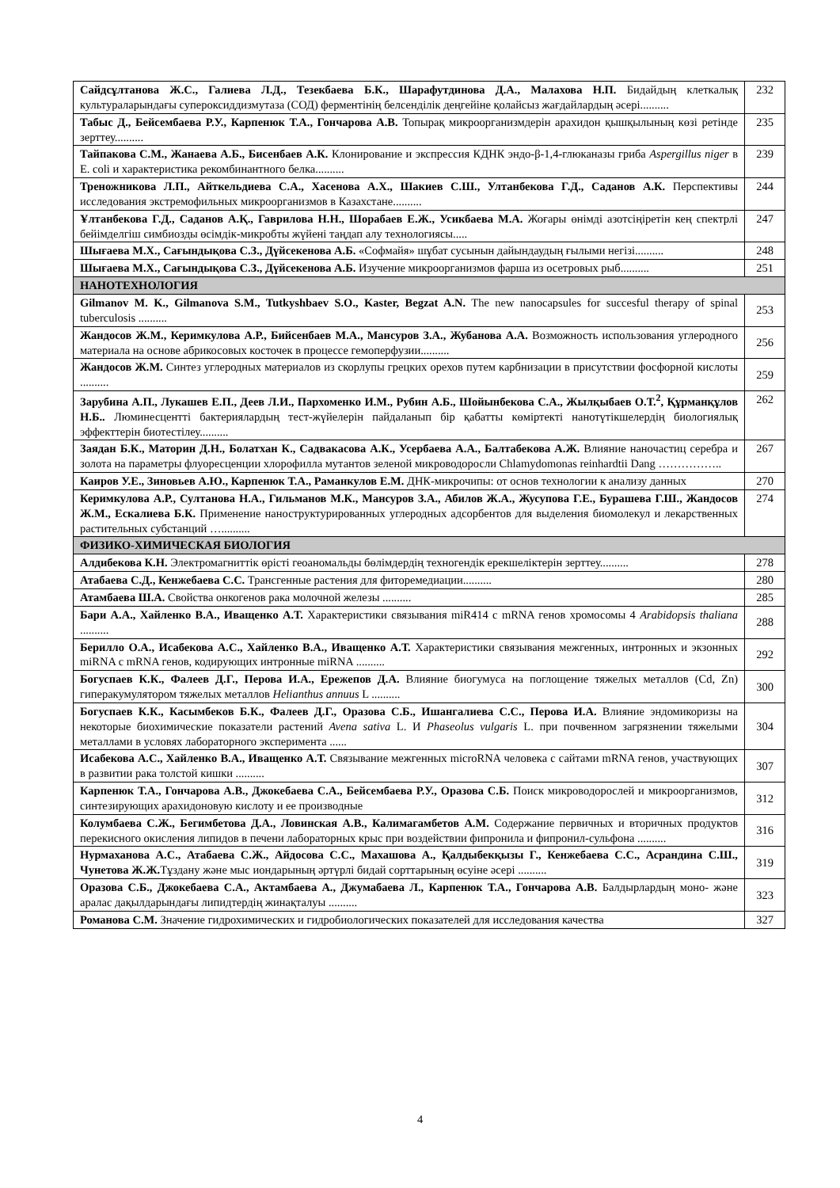| Сайдсұлтанова Ж.С., Галиева Л.Д., Тезекбаева Б.К., Шарафутдинова Д.А., Малахова Н.П. Бидайдың клеткалық культураларындағы супероксиддизмутаза (СОД) ферментінің белсенділік деңгейіне қолайсыз жағдайлардың әсері.......... | 232 |
| Табыс Д., Бейсембаева Р.У., Карпенюк Т.А., Гончарова А.В. Топырақ микроорганизмдерін арахидон қышқылының көзі ретінде зерттеу.......... | 235 |
| Тайпакова С.М., Жанаева А.Б., Бисенбаев А.К. Клонирование и экспрессия КДНК эндо-β-1,4-глюканазы гриба Aspergillus niger в E. coli и характеристика рекомбинантного белка.......... | 239 |
| Треножникова Л.П., Айткельдиева С.А., Хасенова А.Х., Шакиев С.Ш., Ултанбекова Г.Д., Саданов А.К. Перспективы исследования экстремофильных микроорганизмов в Казахстане.......... | 244 |
| Ұлтанбекова Г.Д., Саданов А.Қ., Гаврилова Н.Н., Шорабаев Е.Ж., Усикбаева М.А. Жоғары өнімді азотсіңіретін кең спектрлі бейімделгіш симбиозды өсімдік-микробты жүйені таңдап алу технологиясы..... | 247 |
| Шығаева М.Х., Сағындықова С.З., Дүйсекенова А.Б. «Софмайя» шұбат сусынын дайындаудың ғылыми негізі.......... | 248 |
| Шығаева М.Х., Сағындықова С.З., Дүйсекенова А.Б. Изучение микроорганизмов фарша из осетровых рыб.......... | 251 |
| НАНОТЕХНОЛОГИЯ | |
| Gilmanov M. K., Gilmanova S.M., Tutkyshbaev S.O., Kaster, Begzat A.N. The new nanocapsules for succesful therapy of spinal tuberculosis .......... | 253 |
| Жандосов Ж.М., Керимкулова А.Р., Бийсенбаев М.А., Мансуров З.А., Жубанова А.А. Возможность использования углеродного материала на основе абрикосовых косточек в процессе гемоперфузии.......... | 256 |
| Жандосов Ж.М. Синтез углеродных материалов из скорлупы грецких орехов путем карбнизации в присутствии фосфорной кислоты .......... | 259 |
| Зарубина А.П., Лукашев Е.П., Деев Л.И., Пархоменко И.М., Рубин А.Б., Шойынбекова С.А., Жылқыбаев О.Т.<sup>2</sup>, Құрманқұлов Н.Б.. Люминесцентті бактериялардың тест-жүйелерін пайдаланып бір қабатты көміртекті нанотүтікшелердің биологиялық эффекттерін биотестілеу.......... | 262 |
| Заядан Б.К., Маторин Д.Н., Болатхан К., Садвакасова А.К., Усербаева А.А., Балтабекова А.Ж. Влияние наночастиц серебра и золота на параметры флуоресценции хлорофилла мутантов зеленой микроводоросли Chlamydomonas reinhardtii Dang …………….. | 267 |
| Каиров У.Е., Зиновьев А.Ю., Карпенюк Т.А., Раманкулов Е.М. ДНК-микрочипы: от основ технологии к анализу данных | 270 |
| Керимкулова А.Р., Султанова Н.А., Гильманов М.К., Мансуров З.А., Абилов Ж.А., Жусупова Г.Е., Бурашева Г.Ш., Жандосов Ж.М., Ескалиева Б.К. Применение наноструктурированных углеродных адсорбентов для выделения биомолекул и лекарственных растительных субстанций ….......... | 274 |
| ФИЗИКО-ХИМИЧЕСКАЯ БИОЛОГИЯ | |
| Алдибекова К.Н. Электромагниттік өрісті геоаномальды бөлімдердің техногендік ерекшеліктерін зерттеу.......... | 278 |
| Атабаева С.Д., Кенжебаева С.С. Трансгенные растения для фиторемедиации.......... | 280 |
| Атамбаева Ш.А. Свойства онкогенов рака молочной железы .......... | 285 |
| Бари А.А., Хайленко В.А., Иващенко А.Т. Характеристики связывания miR414 с mRNA генов хромосомы 4 Arabidopsis thaliana .......... | 288 |
| Берилло О.А., Исабекова А.С., Хайленко В.А., Иващенко А.Т. Характеристики связывания межгенных, интронных и экзонных miRNA с mRNA генов, кодирующих интронные miRNA .......... | 292 |
| Богуспаев К.К., Фалеев Д.Г., Перова И.А., Ережепов Д.А. Влияние биогумуса на поглощение тяжелых металлов (Cd, Zn) гиперакумулятором тяжелых металлов Helianthus annuus L .......... | 300 |
| Богуспаев К.К., Касымбеков Б.К., Фалеев Д.Г., Оразова С.Б., Ишангалиева С.С., Перова И.А. Влияние эндомикоризы на некоторые биохимические показатели растений Avena sativa L. И Phaseolus vulgaris L. при почвенном загрязнении тяжелыми металлами в условях лабораторного эксперимента ...... | 304 |
| Исабекова А.С., Хайленко В.А., Иващенко А.Т. Связывание межгенных microRNA человека с сайтами mRNA генов, участвующих в развитии рака толстой кишки .......... | 307 |
| Карпенюк Т.А., Гончарова А.В., Джокебаева С.А., Бейсембаева Р.У., Оразова С.Б. Поиск микроводорослей и микроорганизмов, синтезирующих арахидоновую кислоту и ее производные | 312 |
| Колумбаева С.Ж., Бегимбетова Д.А., Ловинская А.В., Калимагамбетов А.М. Содержание первичных и вторичных продуктов перекисного окисления липидов в печени лабораторных крыс при воздействии фипронила и фипронил-сульфона .......... | 316 |
| Нурмаханова А.С., Атабаева С.Ж., Айдосова С.С., Махашова А., Қалдыбекқызы Г., Кенжебаева С.С., Асрандина С.Ш., Чунетова Ж.Ж. Тұздану және мыс иондарының әртүрлі бидай сорттарының өсуіне әсері .......... | 319 |
| Оразова С.Б., Джокебаева С.А., Актамбаева А., Джумабаева Л., Карпенюк Т.А., Гончарова А.В. Балдырлардың моно- және аралас дақылдарындағы липидтердің жинақталуы .......... | 323 |
| Романова С.М. Значение гидрохимических и гидробиологических показателей для исследования качества | 327 |
4